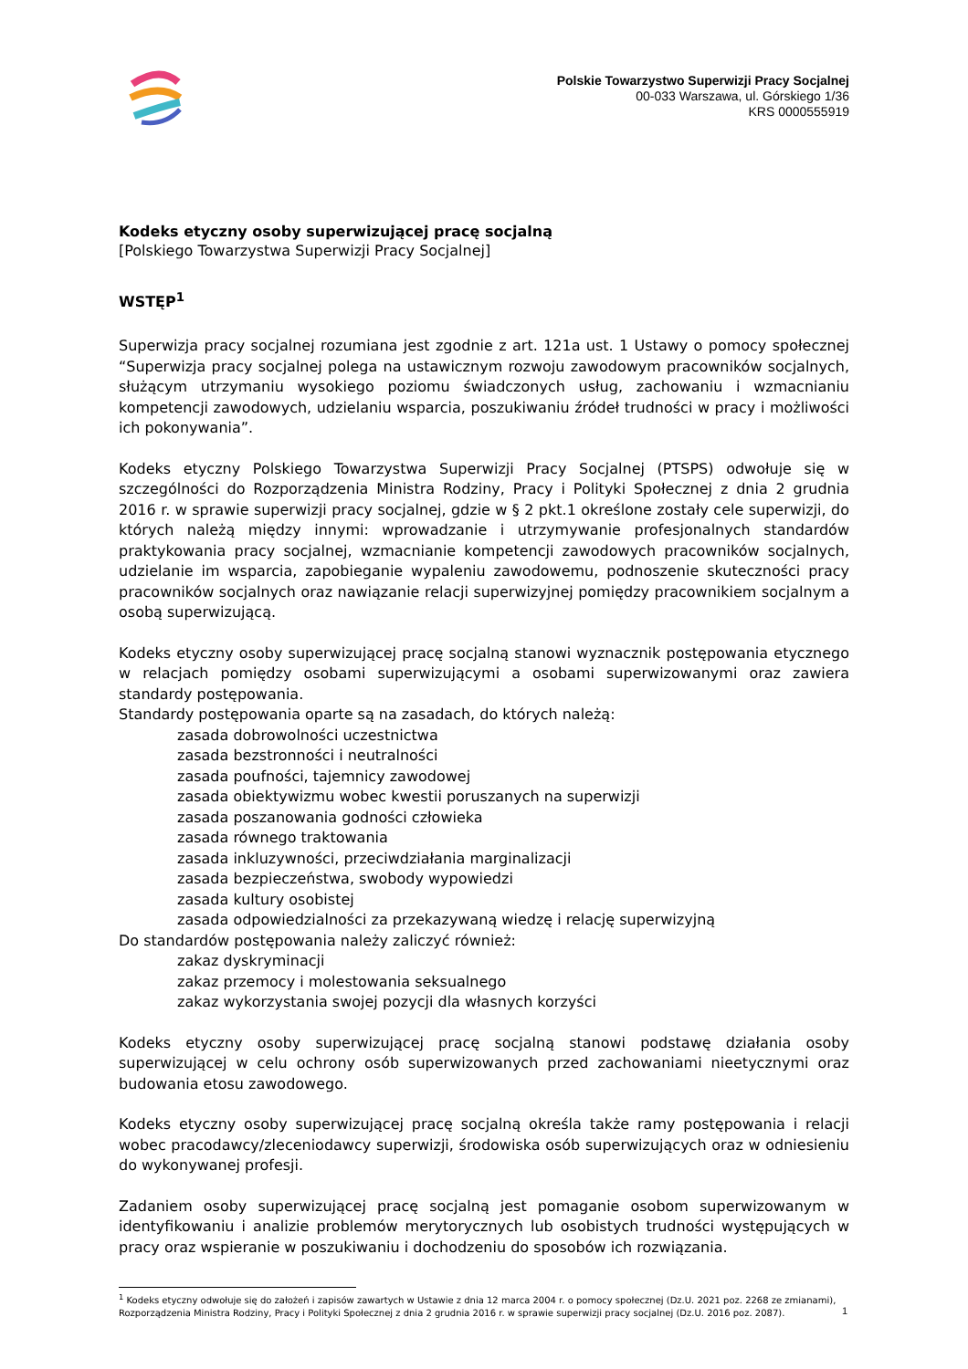Polskie Towarzystwo Superwizji Pracy Socjalnej
00-033 Warszawa, ul. Górskiego 1/36
KRS 0000555919
Kodeks etyczny osoby superwizującej pracę socjalną
[Polskiego Towarzystwa Superwizji Pracy Socjalnej]
WSTĘP<sup>1</sup>
Superwizja pracy socjalnej rozumiana jest zgodnie z art. 121a ust. 1 Ustawy o pomocy społecznej “Superwizja pracy socjalnej polega na ustawicznym rozwoju zawodowym pracowników socjalnych, służącym utrzymaniu wysokiego poziomu świadczonych usług, zachowaniu i wzmacnianiu kompetencji zawodowych, udzielaniu wsparcia, poszukiwaniu źródeł trudności w pracy i możliwości ich pokonywania”.
Kodeks etyczny Polskiego Towarzystwa Superwizji Pracy Socjalnej (PTSPS) odwołuje się w szczególności do Rozporządzenia Ministra Rodziny, Pracy i Polityki Społecznej z dnia 2 grudnia 2016 r. w sprawie superwizji pracy socjalnej, gdzie w § 2 pkt.1 określone zostały cele superwizji, do których należą między innymi: wprowadzanie i utrzymywanie profesjonalnych standardów praktykowania pracy socjalnej, wzmacnianie kompetencji zawodowych pracowników socjalnych, udzielanie im wsparcia, zapobieganie wypaleniu zawodowemu, podnoszenie skuteczności pracy pracowników socjalnych oraz nawiązanie relacji superwizyjnej pomiędzy pracownikiem socjalnym a osobą superwizującą.
Kodeks etyczny osoby superwizującej pracę socjalną stanowi wyznacznik postępowania etycznego w relacjach pomiędzy osobami superwizującymi a osobami superwizowanymi oraz zawiera standardy postępowania.
Standardy postępowania oparte są na zasadach, do których należą:
zasada dobrowolności uczestnictwa
zasada bezstronności i neutralności
zasada poufności, tajemnicy zawodowej
zasada obiektywizmu wobec kwestii poruszanych na superwizji
zasada poszanowania godności człowieka
zasada równego traktowania
zasada inkluzywności, przeciwdziałania marginalizacji
zasada bezpieczeństwa, swobody wypowiedzi
zasada kultury osobistej
zasada odpowiedzialności za przekazywaną wiedzę i relację superwizyjną
Do standardów postępowania należy zaliczyć również:
zakaz dyskryminacji
zakaz przemocy i molestowania seksualnego
zakaz wykorzystania swojej pozycji dla własnych korzyści
Kodeks etyczny osoby superwizującej pracę socjalną stanowi podstawę działania osoby superwizującej w celu ochrony osób superwizowanych przed zachowaniami nieetycznymi oraz budowania etosu zawodowego.
Kodeks etyczny osoby superwizującej pracę socjalną określa także ramy postępowania i relacji wobec pracodawcy/zleceniodawcy superwizji, środowiska osób superwizujących oraz w odniesieniu do wykonywanej profesji.
Zadaniem osoby superwizującej pracę socjalną jest pomaganie osobom superwizowanym w identyfikowaniu i analizie problemów merytorycznych lub osobistych trudności występujących w pracy oraz wspieranie w poszukiwaniu i dochodzeniu do sposobów ich rozwiązania.
<sup>1</sup> Kodeks etyczny odwołuje się do założeń i zapisów zawartych w Ustawie z dnia 12 marca 2004 r. o pomocy społecznej (Dz.U. 2021 poz. 2268 ze zmianami), Rozporządzenia Ministra Rodziny, Pracy i Polityki Społecznej z dnia 2 grudnia 2016 r. w sprawie superwizji pracy socjalnej (Dz.U. 2016 poz. 2087).
1